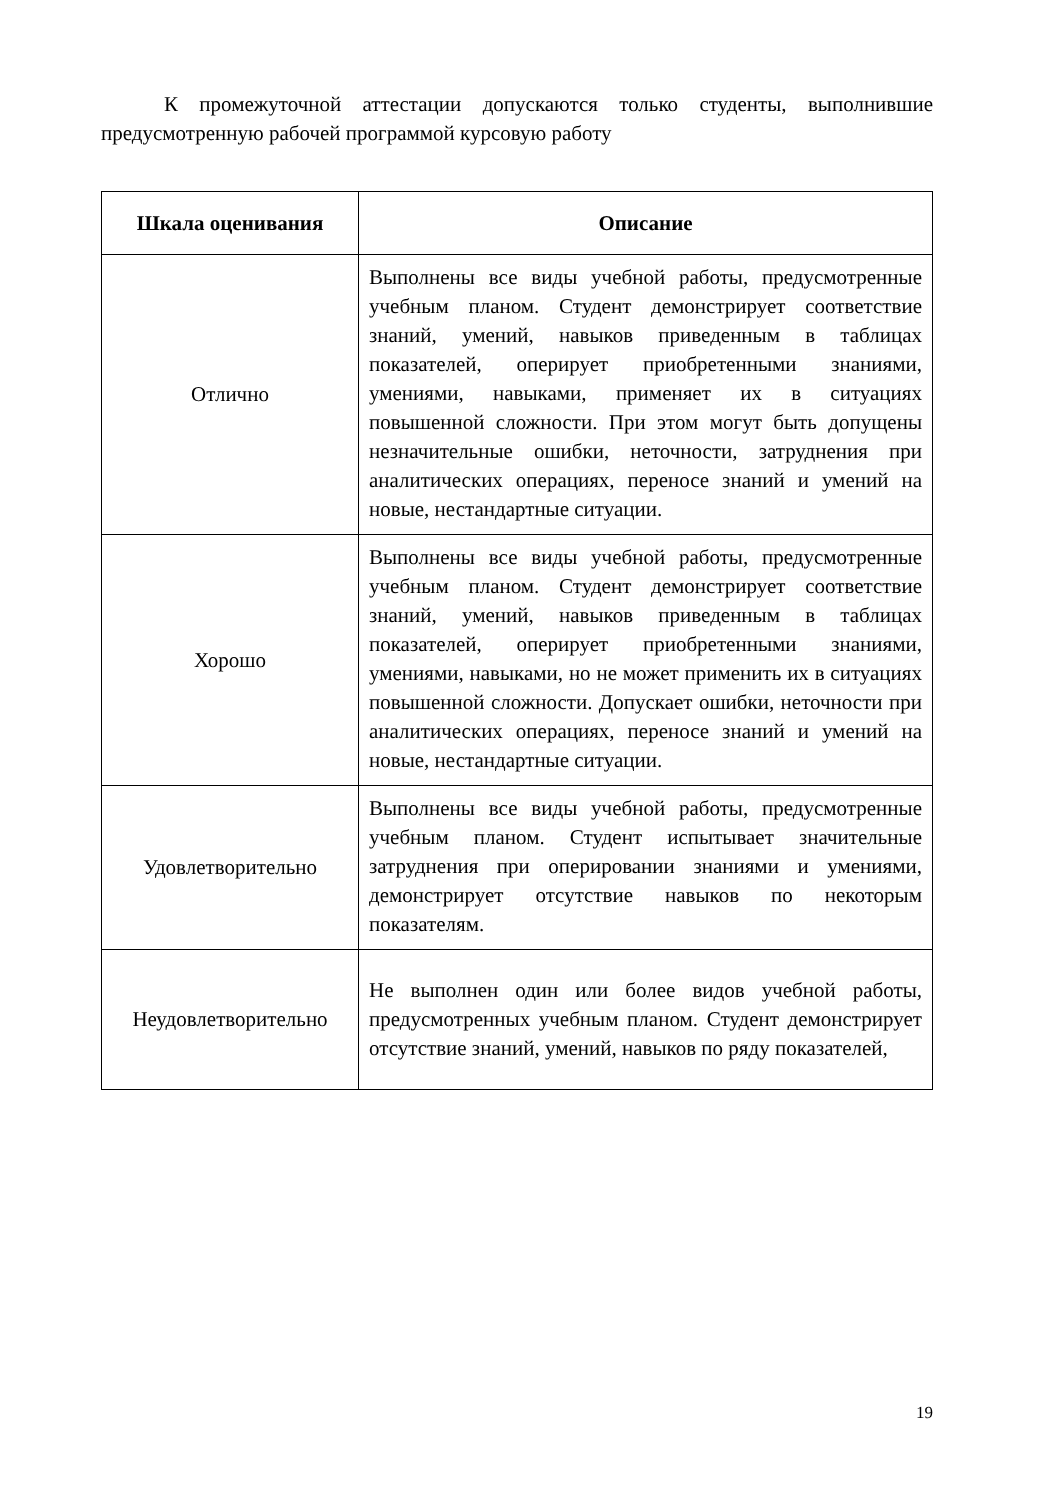К промежуточной аттестации допускаются только студенты, выполнившие предусмотренную рабочей программой курсовую работу
| Шкала оценивания | Описание |
| --- | --- |
| Отлично | Выполнены все виды учебной работы, предусмотренные учебным планом. Студент демонстрирует соответствие знаний, умений, навыков приведенным в таблицах показателей, оперирует приобретенными знаниями, умениями, навыками, применяет их в ситуациях повышенной сложности. При этом могут быть допущены незначительные ошибки, неточности, затруднения при аналитических операциях, переносе знаний и умений на новые, нестандартные ситуации. |
| Хорошо | Выполнены все виды учебной работы, предусмотренные учебным планом. Студент демонстрирует соответствие знаний, умений, навыков приведенным в таблицах показателей, оперирует приобретенными знаниями, умениями, навыками, но не может применить их в ситуациях повышенной сложности. Допускает ошибки, неточности при аналитических операциях, переносе знаний и умений на новые, нестандартные ситуации. |
| Удовлетворительно | Выполнены все виды учебной работы, предусмотренные учебным планом. Студент испытывает значительные затруднения при оперировании знаниями и умениями, демонстрирует отсутствие навыков по некоторым показателям. |
| Неудовлетворительно | Не выполнен один или более видов учебной работы, предусмотренных учебным планом. Студент демонстрирует отсутствие знаний, умений, навыков по ряду показателей, |
19